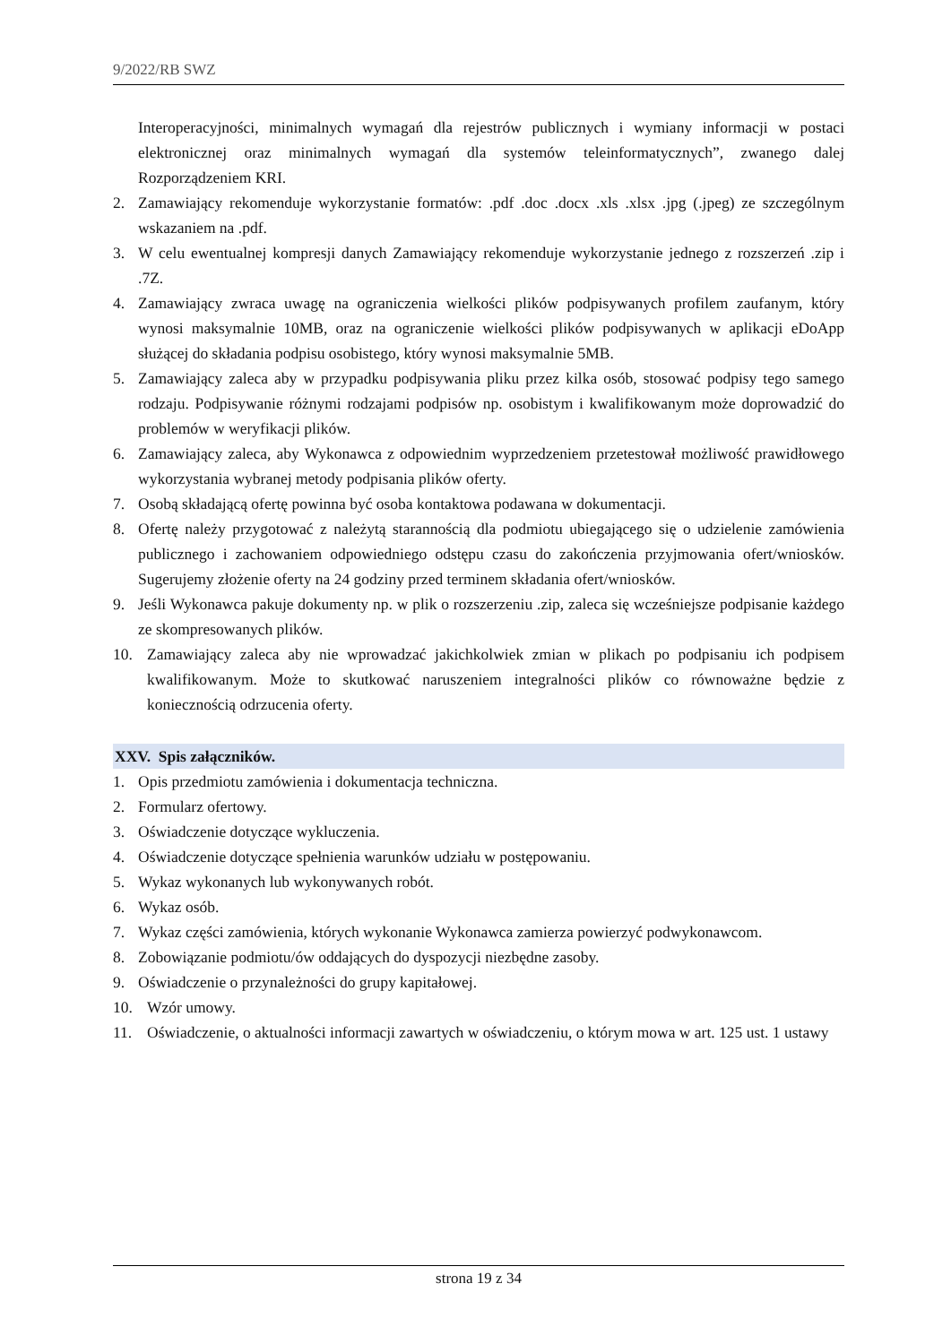9/2022/RB SWZ
Interoperacyjności, minimalnych wymagań dla rejestrów publicznych i wymiany informacji w postaci elektronicznej oraz minimalnych wymagań dla systemów teleinformatycznych”, zwanego dalej Rozporządzeniem KRI.
2. Zamawiający rekomenduje wykorzystanie formatów: .pdf .doc .docx .xls .xlsx .jpg (.jpeg) ze szczególnym wskazaniem na .pdf.
3. W celu ewentualnej kompresji danych Zamawiający rekomenduje wykorzystanie jednego z rozszerzeń .zip i .7Z.
4. Zamawiający zwraca uwagę na ograniczenia wielkości plików podpisywanych profilem zaufanym, który wynosi maksymalnie 10MB, oraz na ograniczenie wielkości plików podpisywanych w aplikacji eDoApp służącej do składania podpisu osobistego, który wynosi maksymalnie 5MB.
5. Zamawiający zaleca aby w przypadku podpisywania pliku przez kilka osób, stosować podpisy tego samego rodzaju. Podpisywanie różnymi rodzajami podpisów np. osobistym i kwalifikowanym może doprowadzić do problemów w weryfikacji plików.
6. Zamawiający zaleca, aby Wykonawca z odpowiednim wyprzedzeniem przetestował możliwość prawidłowego wykorzystania wybranej metody podpisania plików oferty.
7. Osobą składającą ofertę powinna być osoba kontaktowa podawana w dokumentacji.
8. Ofertę należy przygotować z należytą starannością dla podmiotu ubiegającego się o udzielenie zamówienia publicznego i zachowaniem odpowiedniego odstępu czasu do zakończenia przyjmowania ofert/wniosków. Sugerujemy złożenie oferty na 24 godziny przed terminem składania ofert/wniosków.
9. Jeśli Wykonawca pakuje dokumenty np. w plik o rozszerzeniu .zip, zaleca się wcześniejsze podpisanie każdego ze skompresowanych plików.
10. Zamawiający zaleca aby nie wprowadzać jakichkolwiek zmian w plikach po podpisaniu ich podpisem kwalifikowanym. Może to skutkować naruszeniem integralności plików co równoważne będzie z koniecznością odrzucenia oferty.
XXV. Spis załączników.
1. Opis przedmiotu zamówienia i dokumentacja techniczna.
2. Formularz ofertowy.
3. Oświadczenie dotyczące wykluczenia.
4. Oświadczenie dotyczące spełnienia warunków udziału w postępowaniu.
5. Wykaz wykonanych lub wykonywanych robót.
6. Wykaz osób.
7. Wykaz części zamówienia, których wykonanie Wykonawca zamierza powierzyć podwykonawcom.
8. Zobowiązanie podmiotu/ów oddających do dyspozycji niezbędne zasoby.
9. Oświadczenie o przynależności do grupy kapitałowej.
10. Wzór umowy.
11. Oświadczenie, o aktualności informacji zawartych w oświadczeniu, o którym mowa w art. 125 ust. 1 ustawy
strona 19 z 34